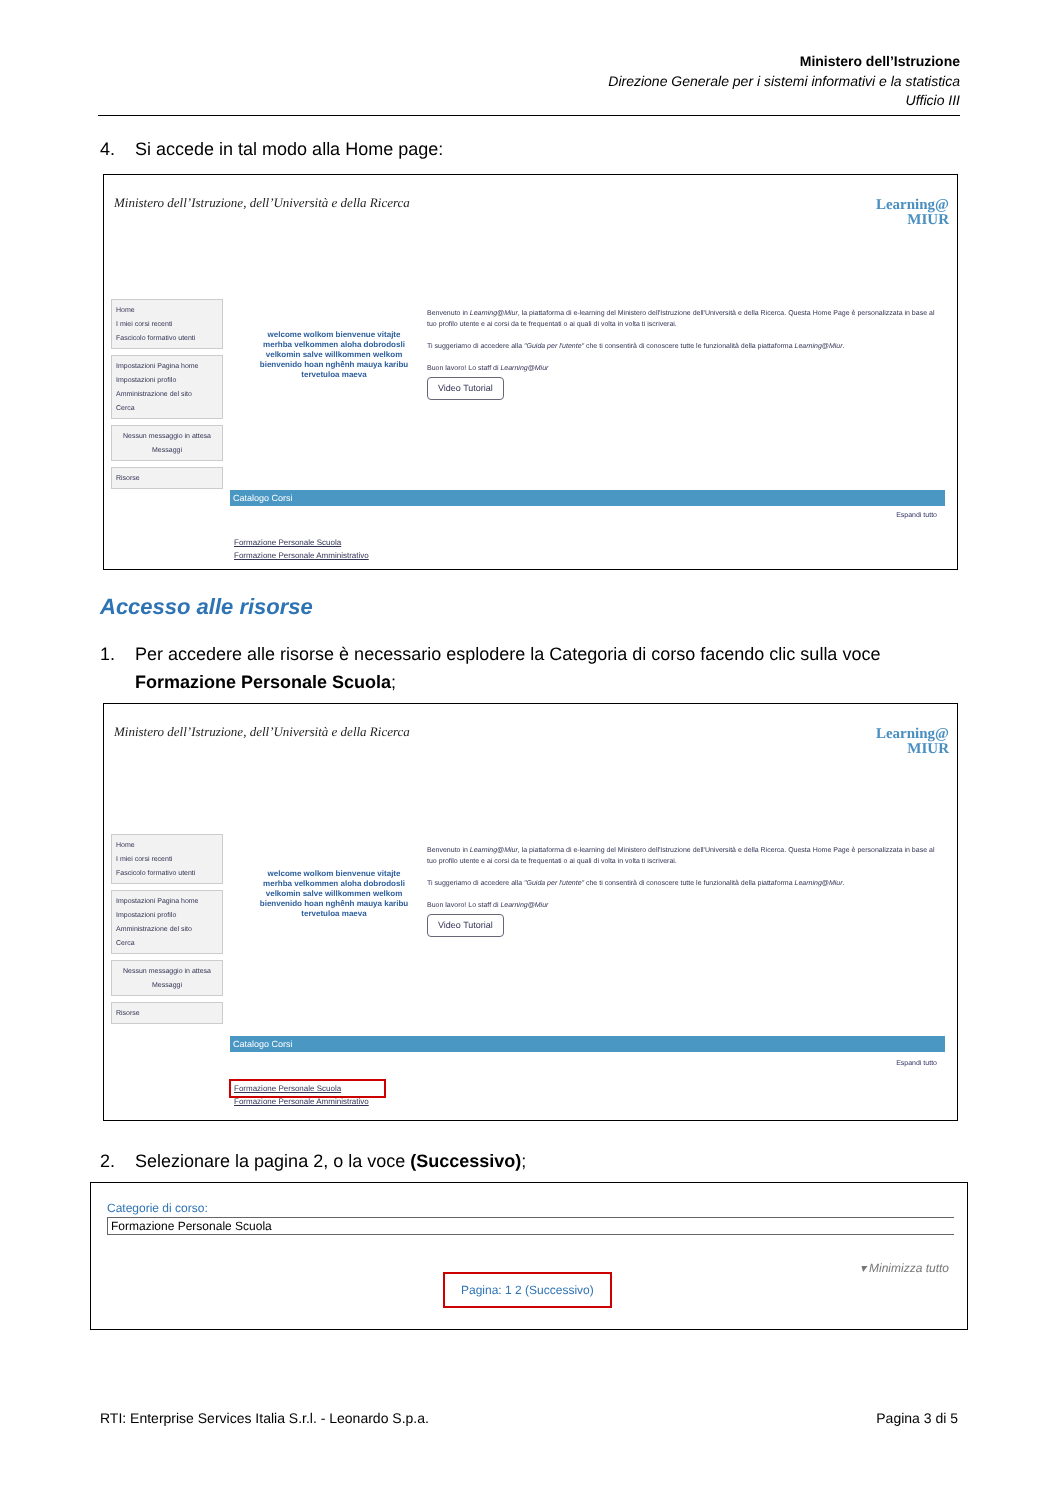Ministero dell’Istruzione
Direzione Generale per i sistemi informativi e la statistica
Ufficio III
4. Si accede in tal modo alla Home page:
Ministero dell’Istruzione, dell’Università e della Ricerca
Learning@
MIUR
Home
I miei corsi recenti
Fascicolo formativo utenti
Impostazioni Pagina home
Impostazioni profilo
Amministrazione del sito
Cerca
Nessun messaggio in attesa
Messaggi
Risorse
welcome wolkom bienvenue vitajte merhba velkommen aloha dobrodosli velkomin salve willkommen welkom bienvenido hoan nghênh mauya karibu tervetuloa maeva
Benvenuto in Learning@Miur, la piattaforma di e-learning del Ministero dell'Istruzione dell'Università e della Ricerca. Questa Home Page è personalizzata in base al tuo profilo utente e ai corsi da te frequentati o ai quali di volta in volta ti iscriverai.
Ti suggeriamo di accedere alla "Guida per l'utente" che ti consentirà di conoscere tutte le funzionalità della piattaforma Learning@Miur.
Buon lavoro! Lo staff di Learning@Miur
Video Tutorial
Catalogo Corsi
Espandi tutto
Formazione Personale Scuola
Formazione Personale Amministrativo
Accesso alle risorse
1. Per accedere alle risorse è necessario esplodere la Categoria di corso facendo clic sulla voce
Formazione Personale Scuola;
Ministero dell’Istruzione, dell’Università e della Ricerca
Learning@
MIUR
Home
I miei corsi recenti
Fascicolo formativo utenti
Impostazioni Pagina home
Impostazioni profilo
Amministrazione del sito
Cerca
Nessun messaggio in attesa
Messaggi
Risorse
welcome wolkom bienvenue vitajte merhba velkommen aloha dobrodosli velkomin salve willkommen welkom bienvenido hoan nghênh mauya karibu tervetuloa maeva
Benvenuto in Learning@Miur, la piattaforma di e-learning del Ministero dell'Istruzione dell'Università e della Ricerca. Questa Home Page è personalizzata in base al tuo profilo utente e ai corsi da te frequentati o ai quali di volta in volta ti iscriverai.
Ti suggeriamo di accedere alla "Guida per l'utente" che ti consentirà di conoscere tutte le funzionalità della piattaforma Learning@Miur.
Buon lavoro! Lo staff di Learning@Miur
Video Tutorial
Catalogo Corsi
Espandi tutto
Formazione Personale Scuola
Formazione Personale Amministrativo
2. Selezionare la pagina 2, o la voce (Successivo);
Categorie di corso:
Formazione Personale Scuola
▾ Minimizza tutto
Pagina: 1 2 (Successivo)
RTI: Enterprise Services Italia S.r.l. - Leonardo S.p.a. Pagina 3 di 5